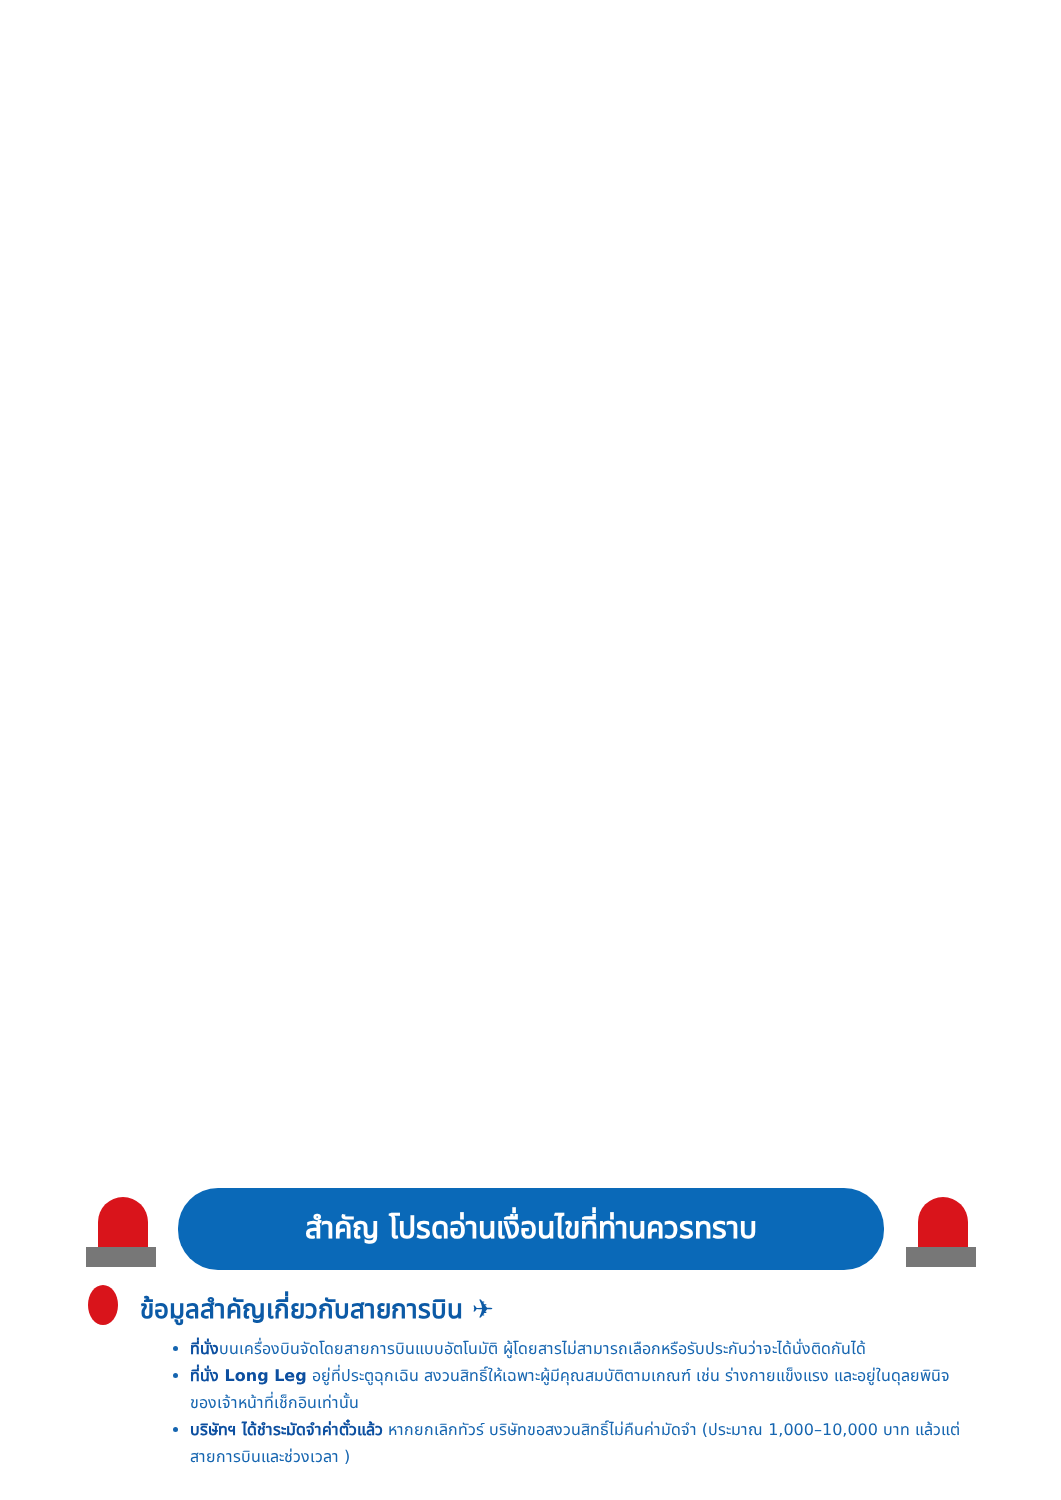สำคัญ โปรดอ่านเงื่อนไขที่ท่านควรทราบ
ข้อมูลสำคัญเกี่ยวกับสายการบิน ✈
ที่นั่งบนเครื่องบินจัดโดยสายการบินแบบอัตโนมัติ ผู้โดยสารไม่สามารถเลือกหรือรับประกันว่าจะได้นั่งติดกันได้
ที่นั่ง Long Leg อยู่ที่ประตูฉุกเฉิน สงวนสิทธิ์ให้เฉพาะผู้มีคุณสมบัติตามเกณฑ์ เช่น ร่างกายแข็งแรง และอยู่ในดุลยพินิจของเจ้าหน้าที่เช็กอินเท่านั้น
บริษัทฯ ได้ชำระมัดจำค่าตั๋วแล้ว หากยกเลิกทัวร์ บริษัทขอสงวนสิทธิ์ไม่คืนค่ามัดจำ (ประมาณ 1,000–10,000 บาท แล้วแต่สายการบินและช่วงเวลา )